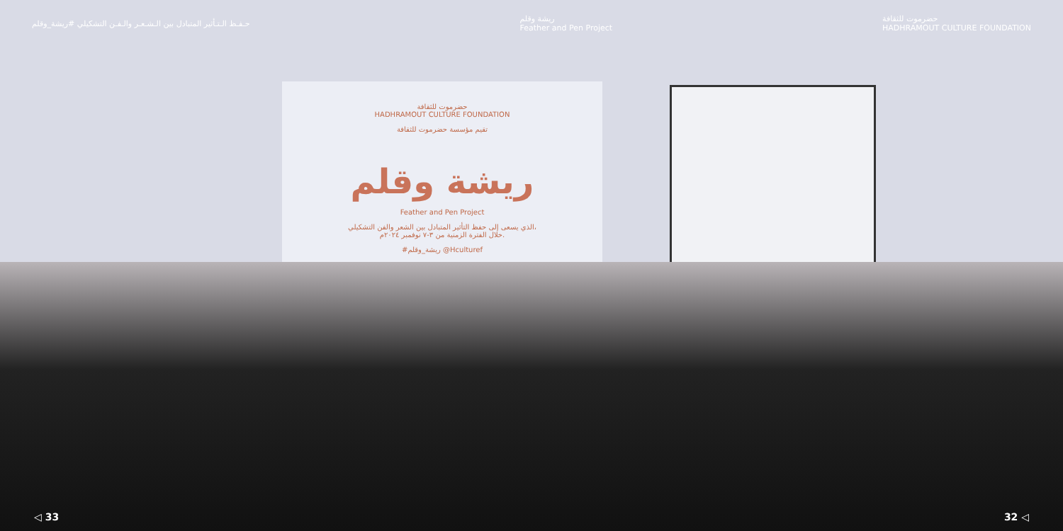حـفـظ الـتـأثير المتبادل بين الـشـعـر والـفـن التشكيلي #ريشة_وقلم
ريشة وقلم
Feather and Pen Project
حضرموت للثقافة
HADHRAMOUT CULTURE FOUNDATION
حضرموت للثقافة
HADHRAMOUT CULTURE FOUNDATION
تقيم مؤسسة حضرموت للثقافة
ريشة وقلم
Feather and Pen Project
الذي يسعى إلى حفظ التأثير المتبادل بين الشعر والفن التشكيلي،
خلال الفترة الزمنية من ٣-٧ نوفمبر ٢٠٢٤م.
#ريشة_وقلم @Hculturef
◁ 33 32 ◁